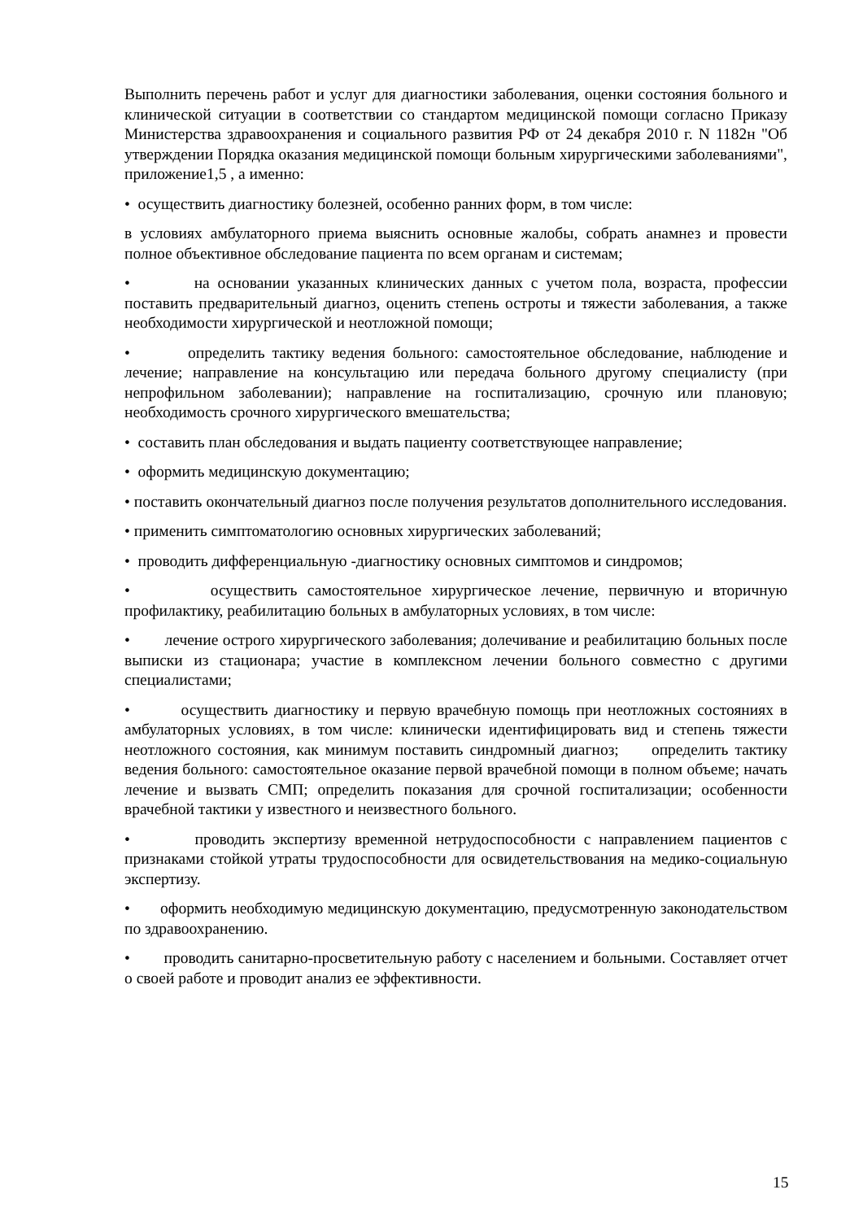Выполнить перечень работ и услуг для диагностики заболевания, оценки состояния больного и клинической ситуации в соответствии со стандартом медицинской помощи согласно Приказу Министерства здравоохранения и социального развития РФ от 24 декабря 2010 г. N 1182н "Об утверждении Порядка оказания медицинской помощи больным хирургическими заболеваниями", приложение1,5 , а именно:
• осуществить диагностику болезней, особенно ранних форм, в том числе:
в условиях амбулаторного приема выяснить основные жалобы, собрать анамнез и провести полное объективное обследование пациента по всем органам и системам;
• на основании указанных клинических данных с учетом пола, возраста, профессии поставить предварительный диагноз, оценить степень остроты и тяжести заболевания, а также необходимости хирургической и неотложной помощи;
• определить тактику ведения больного: самостоятельное обследование, наблюдение и лечение; направление на консультацию или передача больного другому специалисту (при непрофильном заболевании); направление на госпитализацию, срочную или плановую; необходимость срочного хирургического вмешательства;
• составить план обследования и выдать пациенту соответствующее направление;
• оформить медицинскую документацию;
• поставить окончательный диагноз после получения результатов дополнительного исследования.
• применить симптоматологию основных хирургических заболеваний;
• проводить дифференциальную -диагностику основных симптомов и синдромов;
• осуществить самостоятельное хирургическое лечение, первичную и вторичную профилактику, реабилитацию больных в амбулаторных условиях, в том числе:
• лечение острого хирургического заболевания; долечивание и реабилитацию больных после выписки из стационара; участие в комплексном лечении больного совместно с другими специалистами;
• осуществить диагностику и первую врачебную помощь при неотложных состояниях в амбулаторных условиях, в том числе: клинически идентифицировать вид и степень тяжести неотложного состояния, как минимум поставить синдромный диагноз; определить тактику ведения больного: самостоятельное оказание первой врачебной помощи в полном объеме; начать лечение и вызвать СМП; определить показания для срочной госпитализации; особенности врачебной тактики у известного и неизвестного больного.
• проводить экспертизу временной нетрудоспособности с направлением пациентов с признаками стойкой утраты трудоспособности для освидетельствования на медико-социальную экспертизу.
• оформить необходимую медицинскую документацию, предусмотренную законодательством по здравоохранению.
• проводить санитарно-просветительную работу с населением и больными. Составляет отчет о своей работе и проводит анализ ее эффективности.
15